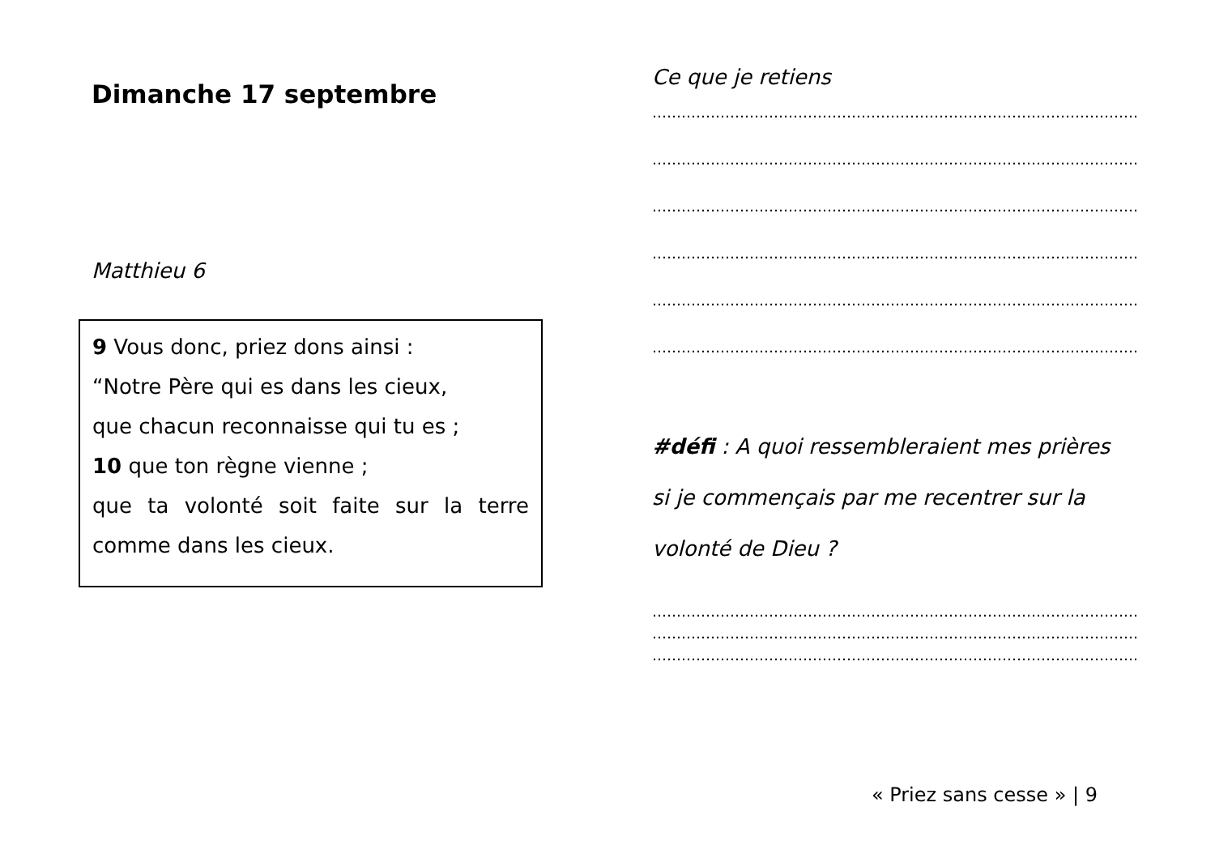Dimanche 17 septembre
Matthieu 6
9 Vous donc, priez dons ainsi :
“Notre Père qui es dans les cieux,
que chacun reconnaisse qui tu es ;
10 que ton règne vienne ;
que ta volonté soit faite sur la terre
comme dans les cieux.
Ce que je retiens
………………………………………………………………………………………………
………………………………………………………………………………………………
………………………………………………………………………………………………
………………………………………………………………………………………………
………………………………………………………………………………………………
………………………………………………………………………………………………
#défi : A quoi ressembleraient mes prières
si je commençais par me recentrer sur la
volonté de Dieu ?
………………………………………………………………………………………………
………………………………………………………………………………………………
……………………………………………………………………………………………
« Priez sans cesse » | 9